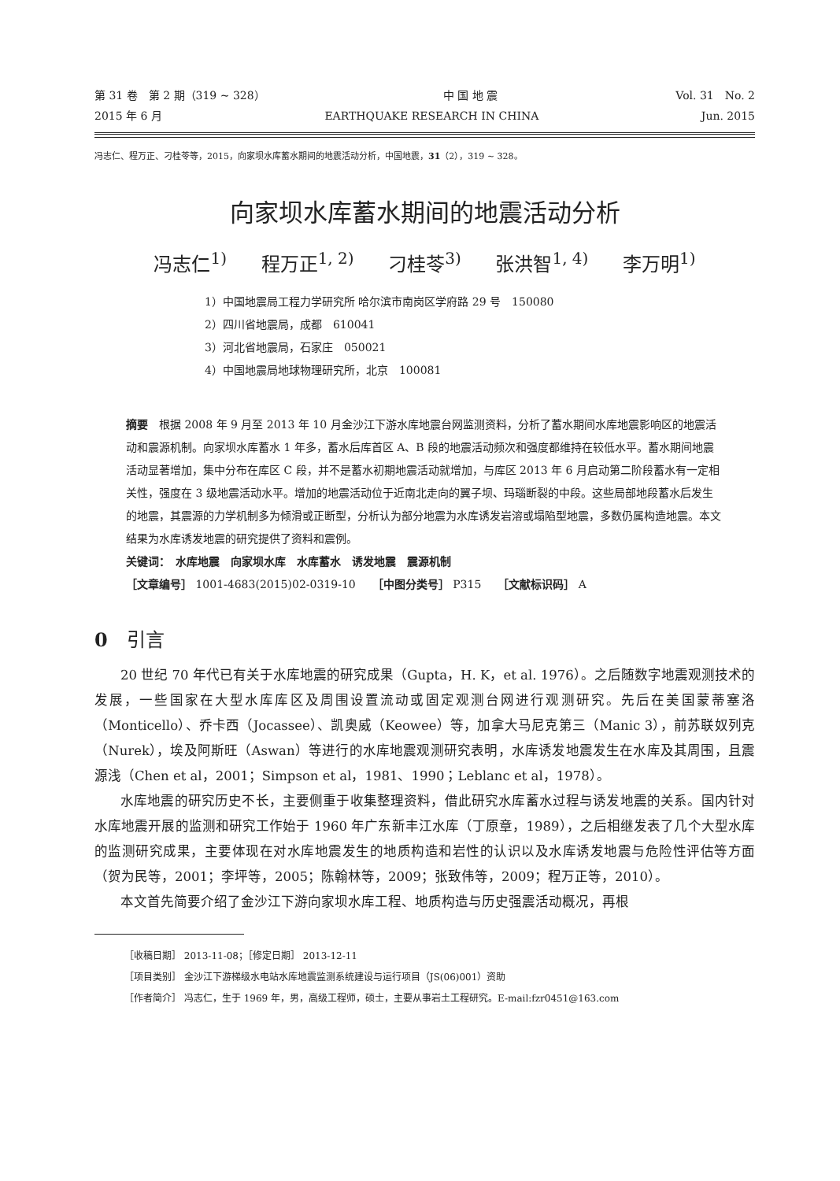第 31 卷　第 2 期（319 ~ 328） 中 国 地 震 Vol. 31　No. 2
2015 年 6 月 EARTHQUAKE RESEARCH IN CHINA Jun. 2015
冯志仁、程万正、刁桂苓等，2015，向家坝水库蓄水期间的地震活动分析，中国地震，31（2），319 ~ 328。
向家坝水库蓄水期间的地震活动分析
冯志仁<sup>1)</sup> 程万正<sup>1, 2)</sup> 刁桂苓<sup>3)</sup> 张洪智<sup>1, 4)</sup> 李万明<sup>1)</sup>
1）中国地震局工程力学研究所 哈尔滨市南岗区学府路 29 号　150080
2）四川省地震局，成都　610041
3）河北省地震局，石家庄　050021
4）中国地震局地球物理研究所，北京　100081
摘要　根据 2008 年 9 月至 2013 年 10 月金沙江下游水库地震台网监测资料，分析了蓄水期间水库地震影响区的地震活动和震源机制。向家坝水库蓄水 1 年多，蓄水后库首区 A、B 段的地震活动频次和强度都维持在较低水平。蓄水期间地震活动显著增加，集中分布在库区 C 段，并不是蓄水初期地震活动就增加，与库区 2013 年 6 月启动第二阶段蓄水有一定相关性，强度在 3 级地震活动水平。增加的地震活动位于近南北走向的翼子坝、玛瑙断裂的中段。这些局部地段蓄水后发生的地震，其震源的力学机制多为倾滑或正断型，分析认为部分地震为水库诱发岩溶或塌陷型地震，多数仍属构造地震。本文结果为水库诱发地震的研究提供了资料和震例。
关键词：　水库地震　向家坝水库　水库蓄水　诱发地震　震源机制
［文章编号］ 1001-4683(2015)02-0319-10　　［中图分类号］ P315　　［文献标识码］ A
0　引言
20 世纪 70 年代已有关于水库地震的研究成果（Gupta，H. K，et al. 1976）。之后随数字地震观测技术的发展，一些国家在大型水库库区及周围设置流动或固定观测台网进行观测研究。先后在美国蒙蒂塞洛（Monticello）、乔卡西（Jocassee）、凯奥威（Keowee）等，加拿大马尼克第三（Manic 3），前苏联奴列克（Nurek），埃及阿斯旺（Aswan）等进行的水库地震观测研究表明，水库诱发地震发生在水库及其周围，且震源浅（Chen et al，2001；Simpson et al，1981、1990；Leblanc et al，1978）。
水库地震的研究历史不长，主要侧重于收集整理资料，借此研究水库蓄水过程与诱发地震的关系。国内针对水库地震开展的监测和研究工作始于 1960 年广东新丰江水库（丁原章，1989），之后相继发表了几个大型水库的监测研究成果，主要体现在对水库地震发生的地质构造和岩性的认识以及水库诱发地震与危险性评估等方面（贺为民等，2001；李坪等，2005；陈翰林等，2009；张致伟等，2009；程万正等，2010）。
本文首先简要介绍了金沙江下游向家坝水库工程、地质构造与历史强震活动概况，再根
［收稿日期］ 2013-11-08；［修定日期］ 2013-12-11
［项目类别］ 金沙江下游梯级水电站水库地震监测系统建设与运行项目（JS(06)001）资助
［作者简介］ 冯志仁，生于 1969 年，男，高级工程师，硕士，主要从事岩土工程研究。E-mail:fzr0451@163.com